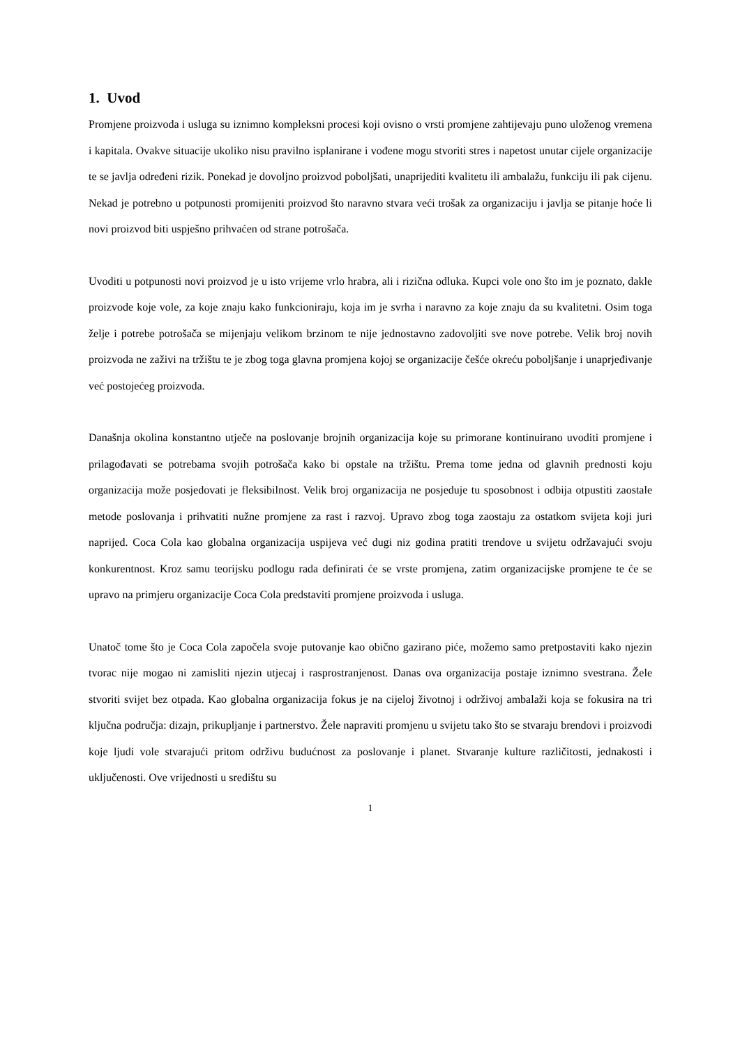1. Uvod
Promjene proizvoda i usluga su iznimno kompleksni procesi koji ovisno o vrsti promjene zahtijevaju puno uloženog vremena i kapitala. Ovakve situacije ukoliko nisu pravilno isplanirane i vođene mogu stvoriti stres i napetost unutar cijele organizacije te se javlja određeni rizik. Ponekad je dovoljno proizvod poboljšati, unaprijediti kvalitetu ili ambalažu, funkciju ili pak cijenu. Nekad je potrebno u potpunosti promijeniti proizvod što naravno stvara veći trošak za organizaciju i javlja se pitanje hoće li novi proizvod biti uspješno prihvaćen od strane potrošača.
Uvoditi u potpunosti novi proizvod je u isto vrijeme vrlo hrabra, ali i rizična odluka. Kupci vole ono što im je poznato, dakle proizvode koje vole, za koje znaju kako funkcioniraju, koja im je svrha i naravno za koje znaju da su kvalitetni. Osim toga želje i potrebe potrošača se mijenjaju velikom brzinom te nije jednostavno zadovoljiti sve nove potrebe. Velik broj novih proizvoda ne zaživi na tržištu te je zbog toga glavna promjena kojoj se organizacije češće okreću poboljšanje i unaprjeđivanje već postojećeg proizvoda.
Današnja okolina konstantno utječe na poslovanje brojnih organizacija koje su primorane kontinuirano uvoditi promjene i prilagođavati se potrebama svojih potrošača kako bi opstale na tržištu. Prema tome jedna od glavnih prednosti koju organizacija može posjedovati je fleksibilnost. Velik broj organizacija ne posjeduje tu sposobnost i odbija otpustiti zaostale metode poslovanja i prihvatiti nužne promjene za rast i razvoj. Upravo zbog toga zaostaju za ostatkom svijeta koji juri naprijed. Coca Cola kao globalna organizacija uspijeva već dugi niz godina pratiti trendove u svijetu održavajući svoju konkurentnost. Kroz samu teorijsku podlogu rada definirati će se vrste promjena, zatim organizacijske promjene te će se upravo na primjeru organizacije Coca Cola predstaviti promjene proizvoda i usluga.
Unatoč tome što je Coca Cola započela svoje putovanje kao obično gazirano piće, možemo samo pretpostaviti kako njezin tvorac nije mogao ni zamisliti njezin utjecaj i rasprostranjenost. Danas ova organizacija postaje iznimno svestrana. Žele stvoriti svijet bez otpada. Kao globalna organizacija fokus je na cijeloj životnoj i održivoj ambalaži koja se fokusira na tri ključna područja: dizajn, prikupljanje i partnerstvo. Žele napraviti promjenu u svijetu tako što se stvaraju brendovi i proizvodi koje ljudi vole stvarajući pritom održivu budućnost za poslovanje i planet. Stvaranje kulture različitosti, jednakosti i uključenosti. Ove vrijednosti u središtu su
1